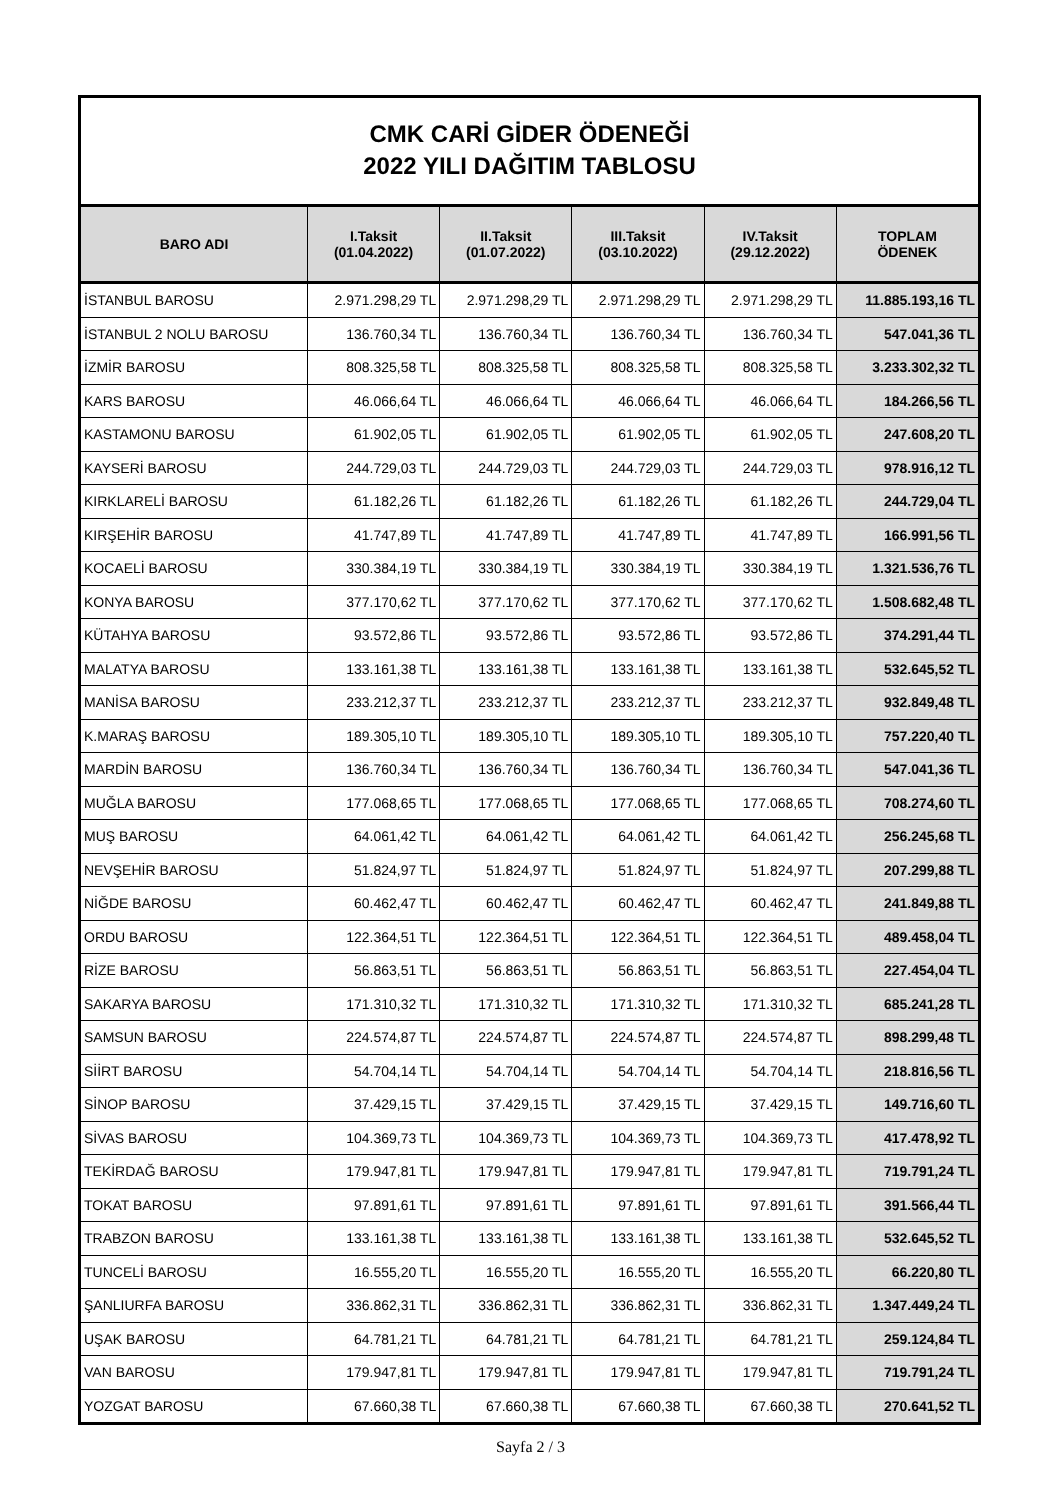CMK CARİ GİDER ÖDENEĞİ
2022 YILI DAĞITIM TABLOSU
| BARO ADI | I.Taksit (01.04.2022) | II.Taksit (01.07.2022) | III.Taksit (03.10.2022) | IV.Taksit (29.12.2022) | TOPLAM ÖDENEK |
| --- | --- | --- | --- | --- | --- |
| İSTANBUL BAROSU | 2.971.298,29 TL | 2.971.298,29 TL | 2.971.298,29 TL | 2.971.298,29 TL | 11.885.193,16 TL |
| İSTANBUL 2 NOLU BAROSU | 136.760,34 TL | 136.760,34 TL | 136.760,34 TL | 136.760,34 TL | 547.041,36 TL |
| İZMİR BAROSU | 808.325,58 TL | 808.325,58 TL | 808.325,58 TL | 808.325,58 TL | 3.233.302,32 TL |
| KARS BAROSU | 46.066,64 TL | 46.066,64 TL | 46.066,64 TL | 46.066,64 TL | 184.266,56 TL |
| KASTAMONU BAROSU | 61.902,05 TL | 61.902,05 TL | 61.902,05 TL | 61.902,05 TL | 247.608,20 TL |
| KAYSERİ BAROSU | 244.729,03 TL | 244.729,03 TL | 244.729,03 TL | 244.729,03 TL | 978.916,12 TL |
| KIRKLARELİ BAROSU | 61.182,26 TL | 61.182,26 TL | 61.182,26 TL | 61.182,26 TL | 244.729,04 TL |
| KIRŞEHİR BAROSU | 41.747,89 TL | 41.747,89 TL | 41.747,89 TL | 41.747,89 TL | 166.991,56 TL |
| KOCAELİ BAROSU | 330.384,19 TL | 330.384,19 TL | 330.384,19 TL | 330.384,19 TL | 1.321.536,76 TL |
| KONYA BAROSU | 377.170,62 TL | 377.170,62 TL | 377.170,62 TL | 377.170,62 TL | 1.508.682,48 TL |
| KÜTAHYA BAROSU | 93.572,86 TL | 93.572,86 TL | 93.572,86 TL | 93.572,86 TL | 374.291,44 TL |
| MALATYA BAROSU | 133.161,38 TL | 133.161,38 TL | 133.161,38 TL | 133.161,38 TL | 532.645,52 TL |
| MANİSA BAROSU | 233.212,37 TL | 233.212,37 TL | 233.212,37 TL | 233.212,37 TL | 932.849,48 TL |
| K.MARAŞ BAROSU | 189.305,10 TL | 189.305,10 TL | 189.305,10 TL | 189.305,10 TL | 757.220,40 TL |
| MARDİN BAROSU | 136.760,34 TL | 136.760,34 TL | 136.760,34 TL | 136.760,34 TL | 547.041,36 TL |
| MUĞLA BAROSU | 177.068,65 TL | 177.068,65 TL | 177.068,65 TL | 177.068,65 TL | 708.274,60 TL |
| MUŞ BAROSU | 64.061,42 TL | 64.061,42 TL | 64.061,42 TL | 64.061,42 TL | 256.245,68 TL |
| NEVŞEHİR BAROSU | 51.824,97 TL | 51.824,97 TL | 51.824,97 TL | 51.824,97 TL | 207.299,88 TL |
| NİĞDE BAROSU | 60.462,47 TL | 60.462,47 TL | 60.462,47 TL | 60.462,47 TL | 241.849,88 TL |
| ORDU BAROSU | 122.364,51 TL | 122.364,51 TL | 122.364,51 TL | 122.364,51 TL | 489.458,04 TL |
| RİZE BAROSU | 56.863,51 TL | 56.863,51 TL | 56.863,51 TL | 56.863,51 TL | 227.454,04 TL |
| SAKARYA BAROSU | 171.310,32 TL | 171.310,32 TL | 171.310,32 TL | 171.310,32 TL | 685.241,28 TL |
| SAMSUN BAROSU | 224.574,87 TL | 224.574,87 TL | 224.574,87 TL | 224.574,87 TL | 898.299,48 TL |
| SİİRT BAROSU | 54.704,14 TL | 54.704,14 TL | 54.704,14 TL | 54.704,14 TL | 218.816,56 TL |
| SİNOP BAROSU | 37.429,15 TL | 37.429,15 TL | 37.429,15 TL | 37.429,15 TL | 149.716,60 TL |
| SİVAS BAROSU | 104.369,73 TL | 104.369,73 TL | 104.369,73 TL | 104.369,73 TL | 417.478,92 TL |
| TEKİRDAĞ BAROSU | 179.947,81 TL | 179.947,81 TL | 179.947,81 TL | 179.947,81 TL | 719.791,24 TL |
| TOKAT BAROSU | 97.891,61 TL | 97.891,61 TL | 97.891,61 TL | 97.891,61 TL | 391.566,44 TL |
| TRABZON BAROSU | 133.161,38 TL | 133.161,38 TL | 133.161,38 TL | 133.161,38 TL | 532.645,52 TL |
| TUNCELİ BAROSU | 16.555,20 TL | 16.555,20 TL | 16.555,20 TL | 16.555,20 TL | 66.220,80 TL |
| ŞANLIURFA BAROSU | 336.862,31 TL | 336.862,31 TL | 336.862,31 TL | 336.862,31 TL | 1.347.449,24 TL |
| UŞAK BAROSU | 64.781,21 TL | 64.781,21 TL | 64.781,21 TL | 64.781,21 TL | 259.124,84 TL |
| VAN BAROSU | 179.947,81 TL | 179.947,81 TL | 179.947,81 TL | 179.947,81 TL | 719.791,24 TL |
| YOZGAT BAROSU | 67.660,38 TL | 67.660,38 TL | 67.660,38 TL | 67.660,38 TL | 270.641,52 TL |
Sayfa 2 / 3